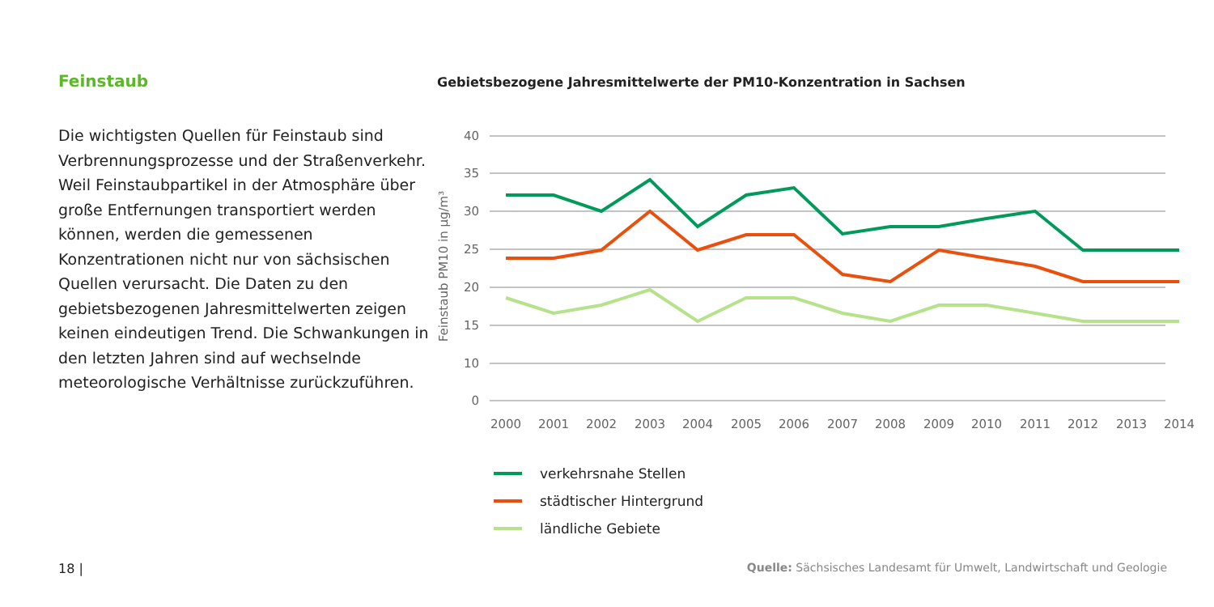Feinstaub
Die wichtigsten Quellen für Feinstaub sind Verbrennungsprozesse und der Straßenverkehr. Weil Feinstaubpartikel in der Atmosphäre über große Entfernungen transportiert werden können, werden die gemessenen Konzentrationen nicht nur von sächsischen Quellen verursacht. Die Daten zu den gebietsbezogenen Jahresmittelwerten zeigen keinen eindeutigen Trend. Die Schwankungen in den letzten Jahren sind auf wechselnde meteorologische Verhältnisse zurückzuführen.
Gebietsbezogene Jahresmittelwerte der PM10-Konzentration in Sachsen
40
35
30
25
20
15
10
0
Feinstaub PM10 in µg/m³
2000
2001
2002
2003
2004
2005
2006
2007
2008
2009
2010
2011
2012
2013
2014
verkehrsnahe Stellen
städtischer Hintergrund
ländliche Gebiete
18 | Quelle: Sächsisches Landesamt für Umwelt, Landwirtschaft und Geologie